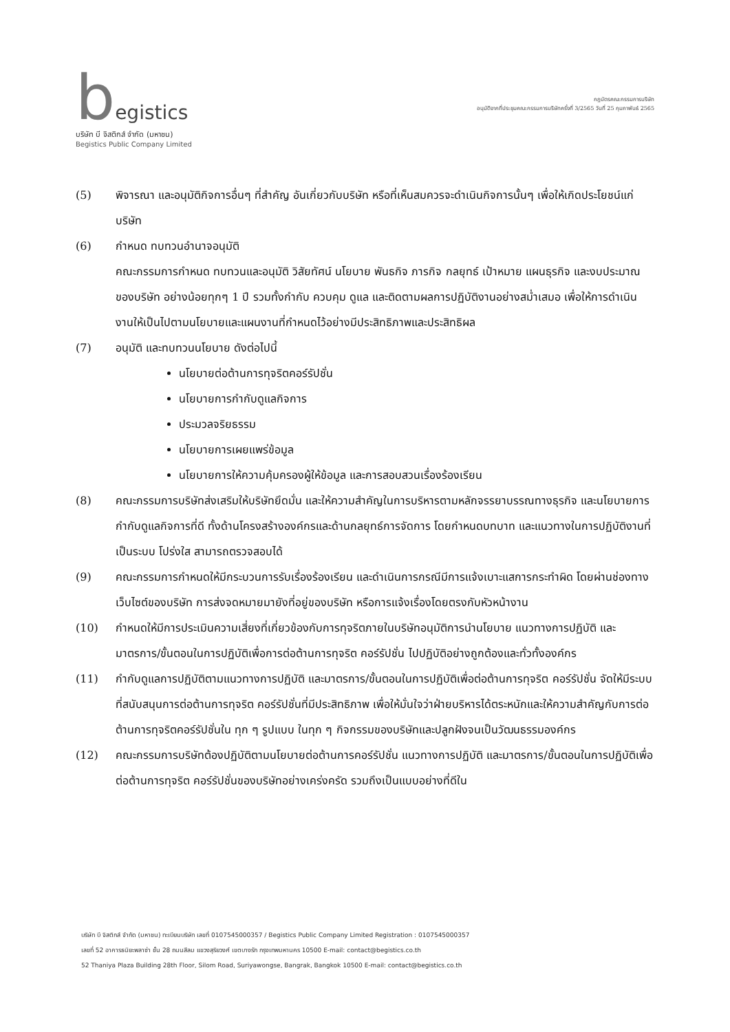begistics
บริษัท บี จิสติกส์ จำกัด (มหาชน)
Begistics Public Company Limited
กฎบัตรคณะกรรมการบริษัท
อนุมัติจากที่ประชุมคณะกรรมการบริษัทครั้งที่ 3/2565 วันที่ 25 กุมภาพันธ์ 2565
(5) พิจารณา และอนุมัติกิจการอื่นๆ ที่สำคัญ อันเกี่ยวกับบริษัท หรือที่เห็นสมควรจะดำเนินกิจการนั้นๆ เพื่อให้เกิดประโยชน์แก่บริษัท
(6) กำหนด ทบทวนอำนาจอนุมัติ
คณะกรรมการกำหนด ทบทวนและอนุมัติ วิสัยทัศน์ นโยบาย พันธกิจ ภารกิจ กลยุทธ์ เป้าหมาย แผนธุรกิจ และงบประมาณของบริษัท อย่างน้อยทุกๆ 1 ปี รวมทั้งกำกับ ควบคุม ดูแล และติดตามผลการปฏิบัติงานอย่างสม่ำเสมอ เพื่อให้การดำเนินงานให้เป็นไปตามนโยบายและแผนงานที่กำหนดไว้อย่างมีประสิทธิภาพและประสิทธิผล
(7) อนุมัติ และทบทวนนโยบาย ดังต่อไปนี้
นโยบายต่อต้านการทุจริตคอร์รัปชั่น
นโยบายการกำกับดูแลกิจการ
ประมวลจริยธรรม
นโยบายการเผยแพร่ข้อมูล
นโยบายการให้ความคุ้มครองผู้ให้ข้อมูล และการสอบสวนเรื่องร้องเรียน
(8) คณะกรรมการบริษัทส่งเสริมให้บริษัทยึดมั่น และให้ความสำคัญในการบริหารตามหลักจรรยาบรรณทางธุรกิจ และนโยบายการกำกับดูแลกิจการที่ดี ทั้งด้านโครงสร้างองค์กรและด้านกลยุทธ์การจัดการ โดยกำหนดบทบาท และแนวทางในการปฏิบัติงานที่เป็นระบบ โปร่งใส สามารถตรวจสอบได้
(9) คณะกรรมการกำหนดให้มีกระบวนการรับเรื่องร้องเรียน และดำเนินการกรณีมีการแจ้งเบาะแสการกระทำผิด โดยผ่านช่องทางเว็บไซต์ของบริษัท การส่งจดหมายมายังที่อยู่ของบริษัท หรือการแจ้งเรื่องโดยตรงกับหัวหน้างาน
(10) กำหนดให้มีการประเมินความเสี่ยงที่เกี่ยวข้องกับการทุจริตภายในบริษัทอนุมัติการนำนโยบาย แนวทางการปฏิบัติ และ มาตรการ/ขั้นตอนในการปฏิบัติเพื่อการต่อต้านการทุจริต คอร์รัปชั่น ไปปฏิบัติอย่างถูกต้องและทั่วทั้งองค์กร
(11) กำกับดูแลการปฏิบัติตามแนวทางการปฏิบัติ และมาตรการ/ขั้นตอนในการปฏิบัติเพื่อต่อต้านการทุจริต คอร์รัปชั่น จัดให้มีระบบที่สนับสนุนการต่อต้านการทุจริต คอร์รัปชั่นที่มีประสิทธิภาพ เพื่อให้มั่นใจว่าฝ่ายบริหารได้ตระหนักและให้ความสำคัญกับการต่อต้านการทุจริตคอร์รัปชั่นใน ทุก ๆ รูปแบบ ในทุก ๆ กิจกรรมของบริษัทและปลูกฝังจนเป็นวัฒนธรรมองค์กร
(12) คณะกรรมการบริษัทต้องปฏิบัติตามนโยบายต่อต้านการคอร์รัปชั่น แนวทางการปฏิบัติ และมาตรการ/ขั้นตอนในการปฏิบัติเพื่อต่อต้านการทุจริต คอร์รัปชั่นของบริษัทอย่างเคร่งครัด รวมถึงเป็นแบบอย่างที่ดีใน
บริษัท บี จิสติกส์ จำกัด (มหาชน) ทะเบียนบริษัท เลขที่ 0107545000357 / Begistics Public Company Limited Registration : 0107545000357
เลขที่ 52 อาคารธนิยะพลาซ่า ชั้น 28 ถนนสีลม แขวงสุริยวงศ์ เขตบางรัก กรุงเทพมหานคร 10500 E-mail: contact@begistics.co.th
52 Thaniya Plaza Building 28th Floor, Silom Road, Suriyawongse, Bangrak, Bangkok 10500 E-mail: contact@begistics.co.th